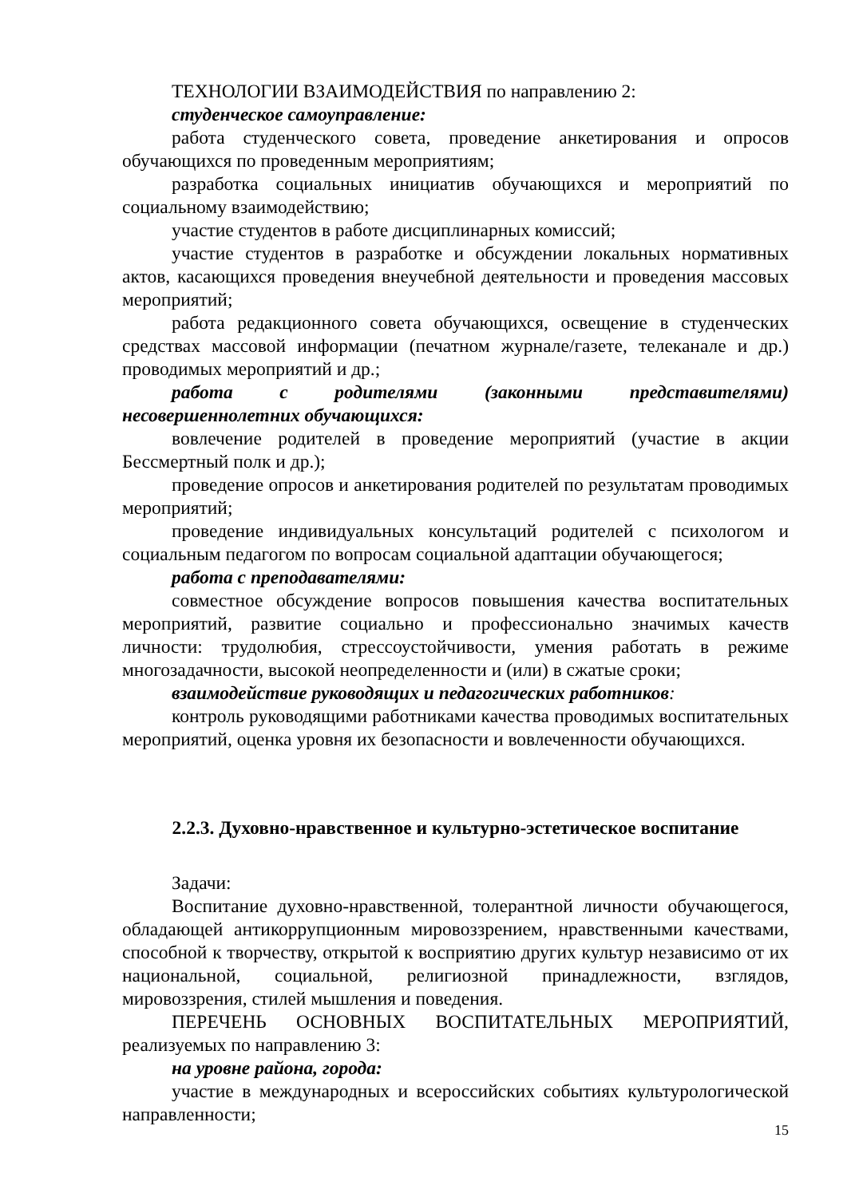ТЕХНОЛОГИИ ВЗАИМОДЕЙСТВИЯ по направлению 2:
студенческое самоуправление:
работа студенческого совета, проведение анкетирования и опросов обучающихся по проведенным мероприятиям;
разработка социальных инициатив обучающихся и мероприятий по социальному взаимодействию;
участие студентов в работе дисциплинарных комиссий;
участие студентов в разработке и обсуждении локальных нормативных актов, касающихся проведения внеучебной деятельности и проведения массовых мероприятий;
работа редакционного совета обучающихся, освещение в студенческих средствах массовой информации (печатном журнале/газете, телеканале и др.) проводимых мероприятий и др.;
работа с родителями (законными представителями) несовершеннолетних обучающихся:
вовлечение родителей в проведение мероприятий (участие в акции Бессмертный полк и др.);
проведение опросов и анкетирования родителей по результатам проводимых мероприятий;
проведение индивидуальных консультаций родителей с психологом и социальным педагогом по вопросам социальной адаптации обучающегося;
работа с преподавателями:
совместное обсуждение вопросов повышения качества воспитательных мероприятий, развитие социально и профессионально значимых качеств личности: трудолюбия, стрессоустойчивости, умения работать в режиме многозадачности, высокой неопределенности и (или) в сжатые сроки;
взаимодействие руководящих и педагогических работников:
контроль руководящими работниками качества проводимых воспитательных мероприятий, оценка уровня их безопасности и вовлеченности обучающихся.
2.2.3. Духовно-нравственное и культурно-эстетическое воспитание
Задачи:
Воспитание духовно-нравственной, толерантной личности обучающегося, обладающей антикоррупционным мировоззрением, нравственными качествами, способной к творчеству, открытой к восприятию других культур независимо от их национальной, социальной, религиозной принадлежности, взглядов, мировоззрения, стилей мышления и поведения.
ПЕРЕЧЕНЬ ОСНОВНЫХ ВОСПИТАТЕЛЬНЫХ МЕРОПРИЯТИЙ, реализуемых по направлению 3:
на уровне района, города:
участие в международных и всероссийских событиях культурологической направленности;
15